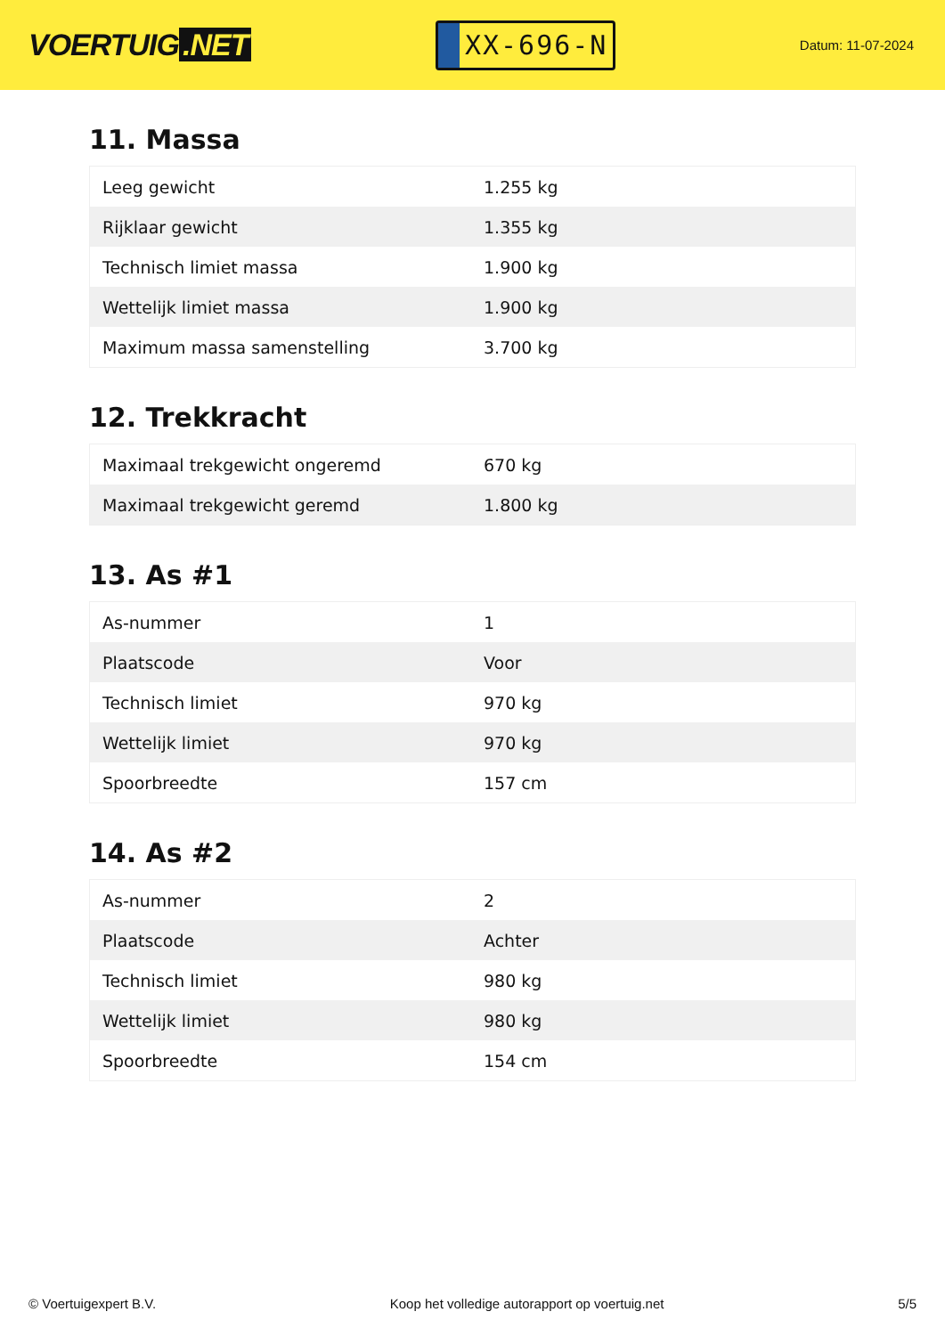VOERTUIG.NET
XX-696-N
Datum: 11-07-2024
11. Massa
| Leeg gewicht | 1.255 kg |
| Rijklaar gewicht | 1.355 kg |
| Technisch limiet massa | 1.900 kg |
| Wettelijk limiet massa | 1.900 kg |
| Maximum massa samenstelling | 3.700 kg |
12. Trekkracht
| Maximaal trekgewicht ongeremd | 670 kg |
| Maximaal trekgewicht geremd | 1.800 kg |
13. As #1
| As-nummer | 1 |
| Plaatscode | Voor |
| Technisch limiet | 970 kg |
| Wettelijk limiet | 970 kg |
| Spoorbreedte | 157 cm |
14. As #2
| As-nummer | 2 |
| Plaatscode | Achter |
| Technisch limiet | 980 kg |
| Wettelijk limiet | 980 kg |
| Spoorbreedte | 154 cm |
© Voertuigexpert B.V. Koop het volledige autorapport op voertuig.net 5/5